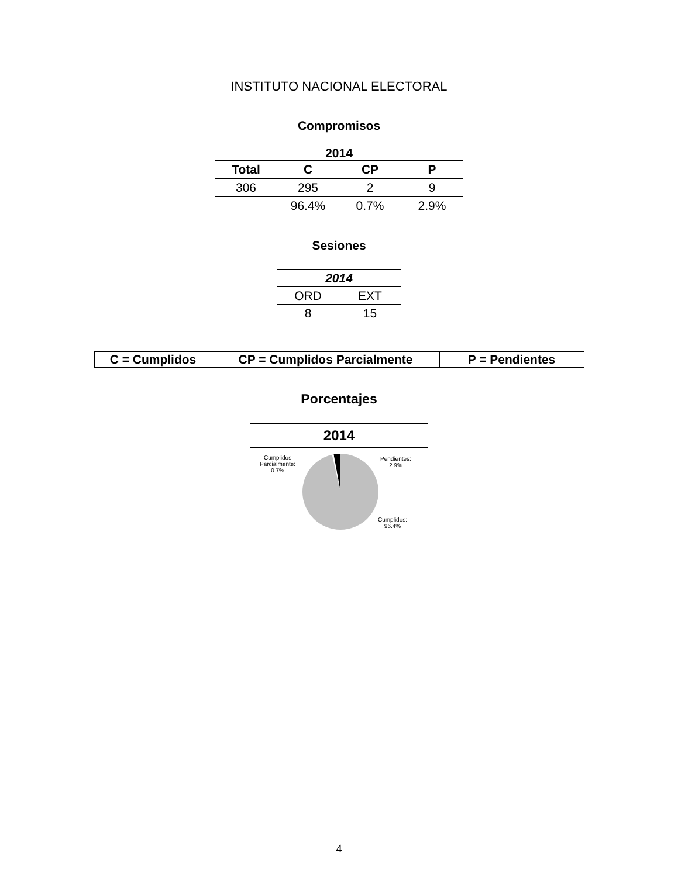INSTITUTO NACIONAL ELECTORAL
Compromisos
| 2014 | | | |
| --- | --- | --- | --- |
| Total | C | CP | P |
| 306 | 295 | 2 | 9 |
| | 96.4% | 0.7% | 2.9% |
Sesiones
| 2014 | |
| --- | --- |
| ORD | EXT |
| 8 | 15 |
| C = Cumplidos | CP = Cumplidos Parcialmente | P = Pendientes |
Porcentajes
2014
Cumplidos
Parcialmente:
0.7%
Pendientes:
2.9%
Cumplidos:
96.4%
4